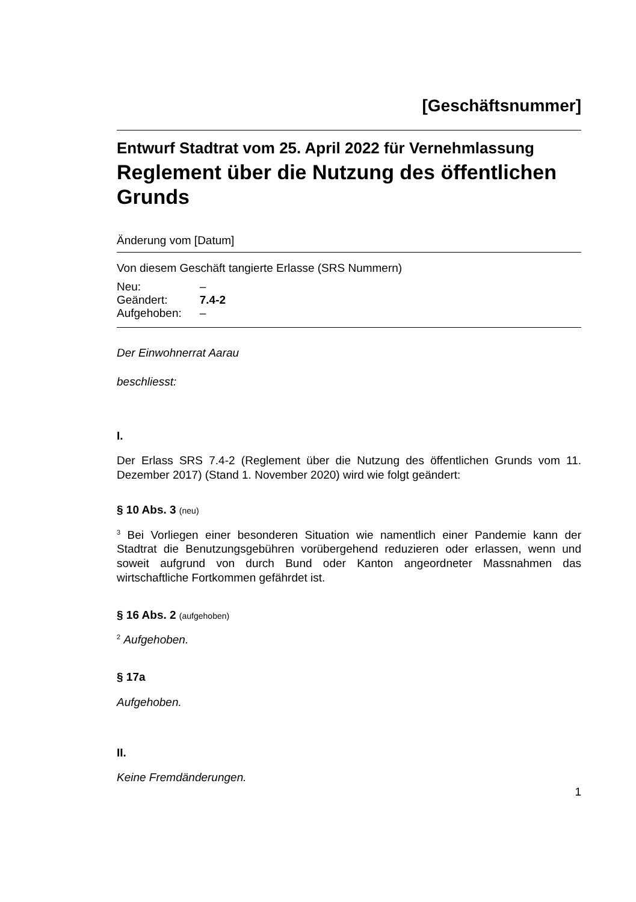[Geschäftsnummer]
Entwurf Stadtrat vom 25. April 2022 für Vernehmlassung
Reglement über die Nutzung des öffentlichen Grunds
Änderung vom [Datum]
Von diesem Geschäft tangierte Erlasse (SRS Nummern)
| Neu: | – |
| Geändert: | 7.4-2 |
| Aufgehoben: | – |
Der Einwohnerrat Aarau
beschliesst:
I.
Der Erlass SRS 7.4-2 (Reglement über die Nutzung des öffentlichen Grunds vom 11. Dezember 2017) (Stand 1. November 2020) wird wie folgt geändert:
§ 10 Abs. 3 (neu)
<sup>3</sup> Bei Vorliegen einer besonderen Situation wie namentlich einer Pandemie kann der Stadtrat die Benutzungsgebühren vorübergehend reduzieren oder erlassen, wenn und soweit aufgrund von durch Bund oder Kanton angeordneter Massnahmen das wirtschaftliche Fortkommen gefährdet ist.
§ 16 Abs. 2 (aufgehoben)
<sup>2</sup> Aufgehoben.
§ 17a
Aufgehoben.
II.
Keine Fremdänderungen.
1